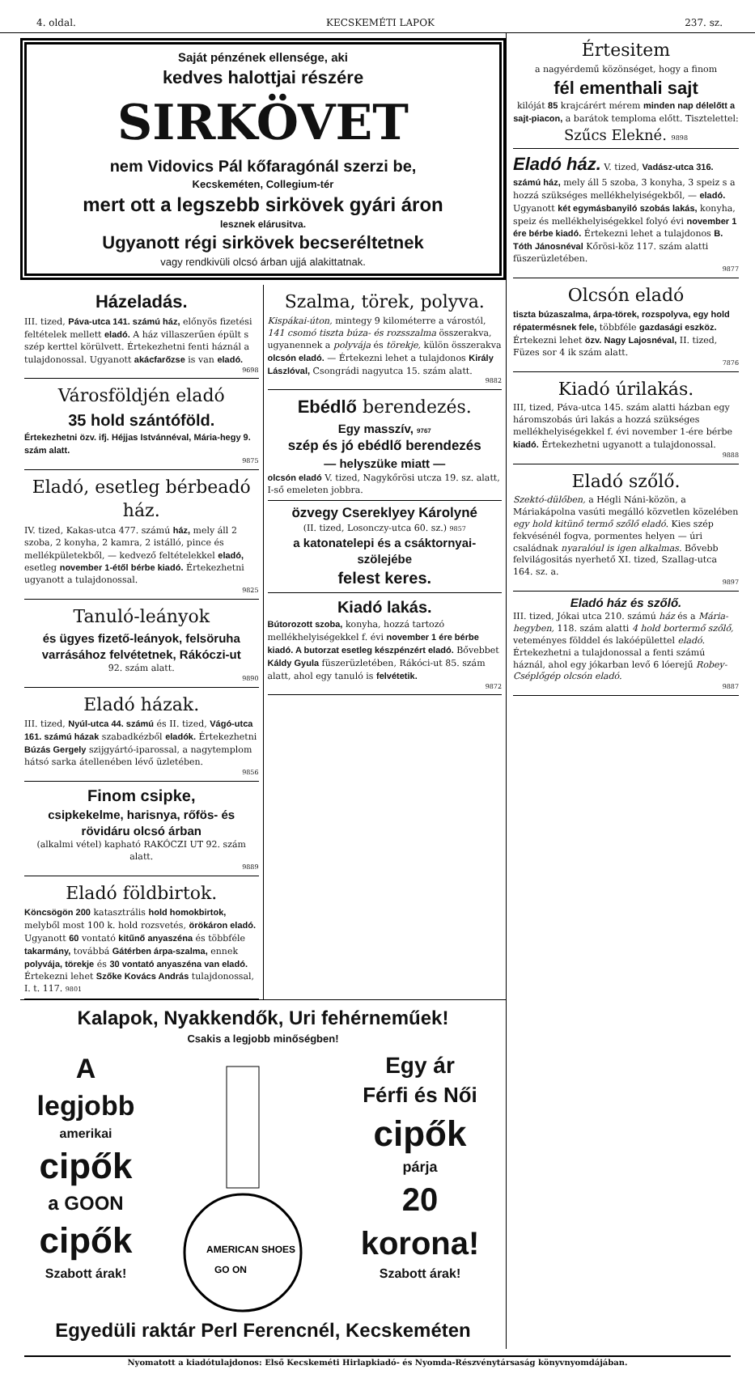4. oldal. KECSKEMÉTI LAPOK 237. sz.
Saját pénzének ellensége, aki
kedves halottjai részére
SIRKÖVET
nem Vidovics Pál kőfaragónál szerzi be,
Kecskeméten, Collegium-tér
mert ott a legszebb sirkövek gyári áron
lesznek elárusitva.
Ugyanott régi sirkövek becseréltetnek
vagy rendkivüli olcsó árban ujjá alakittatnak.
Házeladás.
III. tized, Páva-utca 141. számú ház, előnyös fizetési feltételek mellett eladó. A ház villaszerűen épült s szép kerttel körülvett. Értekezhetni fenti háznál a tulajdonossal. Ugyanott akácfarőzse is van eladó.
9698
Városföldjén eladó
35 hold szántóföld.
Értekezhetni özv. ifj. Héjjas Istvánnéval, Mária-hegy 9. szám alatt.
9875
Eladó, esetleg bérbeadó ház.
IV. tized, Kakas-utca 477. számú ház, mely áll 2 szoba, 2 konyha, 2 kamra, 2 istálló, pince és mellékpületekből, — kedvező feltételekkel eladó, esetleg november 1-étől bérbe kiadó. Értekezhetni ugyanott a tulajdonossal.
9825
Tanuló-leányok
és ügyes fizető-leányok, felsöruha varrásához felvétetnek, Rákóczi-ut
92. szám alatt.
9890
Eladó házak.
III. tized, Nyúl-utca 44. számú és II. tized, Vágó-utca 161. számú házak szabadkézből eladók. Értekezhetni Búzás Gergely szijgyártó-iparossal, a nagytemplom hátsó sarka átellenében lévő üzletében.
9856
Finom csipke,
csipkekelme, harisnya, rőfös- és rövidáru olcsó árban
(alkalmi vétel) kapható RAKÓCZI UT 92. szám alatt.
9889
Eladó földbirtok.
Köncsögön 200 katasztrális hold homokbirtok, melyből most 100 k. hold rozsvetés, örökáron eladó. Ugyanott 60 vontató kitűnő anyaszéna és többféle takarmány, továbbá Gátérben árpa-szalma, ennek polyvája, törekje és 30 vontató anyaszéna van eladó. Értekezni lehet Szőke Kovács András tulajdonossal, I. t. 117. 9801
Szalma, törek, polyva.
Kispákai-úton, mintegy 9 kilométerre a várostól, 141 csomó tiszta búza- és rozsszalma összerakva, ugyanennek a polyvája és törekje, külön összerakva olcsón eladó. — Értekezni lehet a tulajdonos Király Lászlóval, Csongrádi nagyutca 15. szám alatt.
9882
Ebédlő berendezés.
Egy masszív, 9767
szép és jó ebédlő berendezés
— helyszüke miatt —
olcsón eladó V. tized, Nagykőrösi utcza 19. sz. alatt, I-ső emeleten jobbra.
özvegy Csereklyey Károlyné
(II. tized, Losonczy-utca 60. sz.) 9857
a katonatelepi és a csáktornyai-szölejébe
felest keres.
Kiadó lakás.
Bútorozott szoba, konyha, hozzá tartozó mellékhelyiségekkel f. évi november 1 ére bérbe kiadó. A butorzat esetleg készpénzért eladó. Bővebbet Káldy Gyula füszerüzletében, Rákóci-ut 85. szám alatt, ahol egy tanuló is felvétetik.
9872
Kalapok, Nyakkendők, Uri fehérneműek!
Csakis a legjobb minőségben!
A legjobb
amerikai
cipők
a GOON
cipők
Szabott árak!
AMERICAN SHOES
GO ON
Egy ár
Férfi és Női
cipők
párja
20 korona!
Szabott árak!
Egyedüli raktár Perl Ferencnél, Kecskeméten
Értesitem
a nagyérdemű közönséget, hogy a finom
fél ementhali sajt
kilóját 85 krajcárért mérem minden nap délelőtt a sajt-piacon, a barátok temploma előtt. Tisztelettel:
Szűcs Elekné. 9898
Eladó ház. V. tized, Vadász-utca 316. számú ház, mely áll 5 szoba, 3 konyha, 3 speiz s a hozzá szükséges mellékhelyiségekből, — eladó. Ugyanott két egymásbanyiló szobás lakás, konyha, speiz és mellékhelyiségekkel folyó évi november 1 ére bérbe kiadó. Értekezni lehet a tulajdonos B. Tóth Jánosnéval Kőrösi-köz 117. szám alatti füszerüzletében.
9877
Olcsón eladó
tiszta búzaszalma, árpa-törek, rozspolyva, egy hold répatermésnek fele, többféle gazdasági eszköz. Értekezni lehet özv. Nagy Lajosnéval, II. tized, Füzes sor 4 ik szám alatt.
7876
Kiadó úrilakás.
III, tized, Páva-utca 145. szám alatti házban egy háromszobás úri lakás a hozzá szükséges mellékhelyiségekkel f. évi november 1-ére bérbe kiadó. Értekezhetni ugyanott a tulajdonossal.
9888
Eladó szőlő.
Szektó-dülőben, a Hégli Náni-közön, a Máriakápolna vasúti megálló közvetlen közelében egy hold kitünő termő szőlő eladó. Kies szép fekvésénél fogva, pormentes helyen — úri családnak nyaralóul is igen alkalmas. Bővebb felvilágositás nyerhető XI. tized, Szallag-utca 164. sz. a.
9897
Eladó ház és szőlő.
III. tized, Jókai utca 210. számú ház és a Mária-hegyben, 118. szám alatti 4 hold bortermő szőlő, veteményes földdel és lakóépülettel eladó. Értekezhetni a tulajdonossal a fenti számú háznál, ahol egy jókarban levő 6 lóerejű Robey-Cséplőgép olcsón eladó.
9887
Nyomatott a kiadótulajdonos: Első Kecskeméti Hirlapkiadó- és Nyomda-Részvénytársaság könyvnyomdájában.